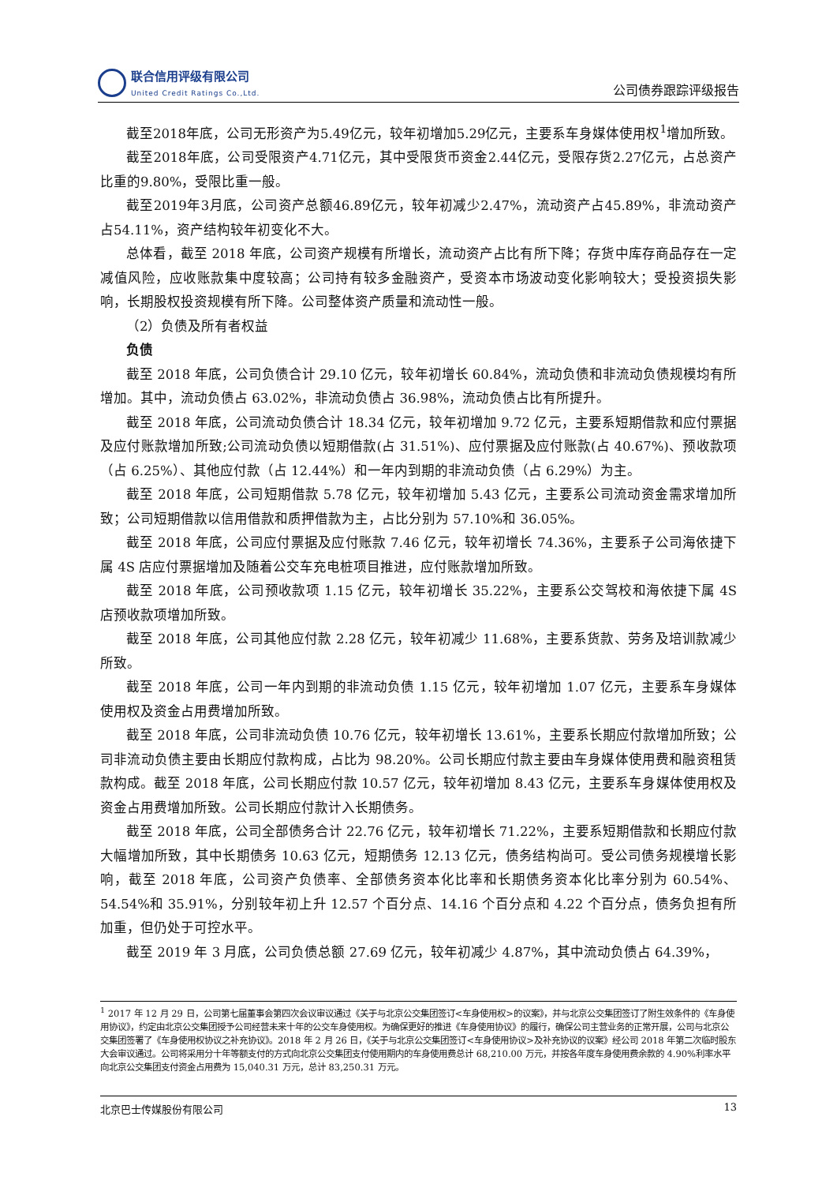联合信用评级有限公司
United Credit Ratings Co.,Ltd.
公司债券跟踪评级报告
截至2018年底，公司无形资产为5.49亿元，较年初增加5.29亿元，主要系车身媒体使用权<sup>1</sup>增加所致。
截至2018年底，公司受限资产4.71亿元，其中受限货币资金2.44亿元，受限存货2.27亿元，占总资产比重的9.80%，受限比重一般。
截至2019年3月底，公司资产总额46.89亿元，较年初减少2.47%，流动资产占45.89%，非流动资产占54.11%，资产结构较年初变化不大。
总体看，截至 2018 年底，公司资产规模有所增长，流动资产占比有所下降；存货中库存商品存在一定减值风险，应收账款集中度较高；公司持有较多金融资产，受资本市场波动变化影响较大；受投资损失影响，长期股权投资规模有所下降。公司整体资产质量和流动性一般。
（2）负债及所有者权益
负债
截至 2018 年底，公司负债合计 29.10 亿元，较年初增长 60.84%，流动负债和非流动负债规模均有所增加。其中，流动负债占 63.02%，非流动负债占 36.98%，流动负债占比有所提升。
截至 2018 年底，公司流动负债合计 18.34 亿元，较年初增加 9.72 亿元，主要系短期借款和应付票据及应付账款增加所致;公司流动负债以短期借款(占 31.51%)、应付票据及应付账款(占 40.67%)、预收款项（占 6.25%）、其他应付款（占 12.44%）和一年内到期的非流动负债（占 6.29%）为主。
截至 2018 年底，公司短期借款 5.78 亿元，较年初增加 5.43 亿元，主要系公司流动资金需求增加所致；公司短期借款以信用借款和质押借款为主，占比分别为 57.10%和 36.05%。
截至 2018 年底，公司应付票据及应付账款 7.46 亿元，较年初增长 74.36%，主要系子公司海依捷下属 4S 店应付票据增加及随着公交车充电桩项目推进，应付账款增加所致。
截至 2018 年底，公司预收款项 1.15 亿元，较年初增长 35.22%，主要系公交驾校和海依捷下属 4S 店预收款项增加所致。
截至 2018 年底，公司其他应付款 2.28 亿元，较年初减少 11.68%，主要系货款、劳务及培训款减少所致。
截至 2018 年底，公司一年内到期的非流动负债 1.15 亿元，较年初增加 1.07 亿元，主要系车身媒体使用权及资金占用费增加所致。
截至 2018 年底，公司非流动负债 10.76 亿元，较年初增长 13.61%，主要系长期应付款增加所致；公司非流动负债主要由长期应付款构成，占比为 98.20%。公司长期应付款主要由车身媒体使用费和融资租赁款构成。截至 2018 年底，公司长期应付款 10.57 亿元，较年初增加 8.43 亿元，主要系车身媒体使用权及资金占用费增加所致。公司长期应付款计入长期债务。
截至 2018 年底，公司全部债务合计 22.76 亿元，较年初增长 71.22%，主要系短期借款和长期应付款大幅增加所致，其中长期债务 10.63 亿元，短期债务 12.13 亿元，债务结构尚可。受公司债务规模增长影响，截至 2018 年底，公司资产负债率、全部债务资本化比率和长期债务资本化比率分别为 60.54%、54.54%和 35.91%，分别较年初上升 12.57 个百分点、14.16 个百分点和 4.22 个百分点，债务负担有所加重，但仍处于可控水平。
截至 2019 年 3 月底，公司负债总额 27.69 亿元，较年初减少 4.87%，其中流动负债占 64.39%，
<sup>1</sup> 2017 年 12 月 29 日，公司第七届董事会第四次会议审议通过《关于与北京公交集团签订<车身使用权>的议案》，并与北京公交集团签订了附生效条件的《车身使用协议》，约定由北京公交集团授予公司经营未来十年的公交车身使用权。为确保更好的推进《车身使用协议》的履行，确保公司主营业务的正常开展，公司与北京公交集团签署了《车身使用权协议之补充协议》。2018 年 2 月 26 日，《关于与北京公交集团签订<车身使用协议>及补充协议的议案》经公司 2018 年第二次临时股东大会审议通过。公司将采用分十年等额支付的方式向北京公交集团支付使用期内的车身使用费总计 68,210.00 万元，并按各年度车身使用费余款的 4.90%利率水平向北京公交集团支付资金占用费为 15,040.31 万元，总计 83,250.31 万元。
北京巴士传媒股份有限公司 13